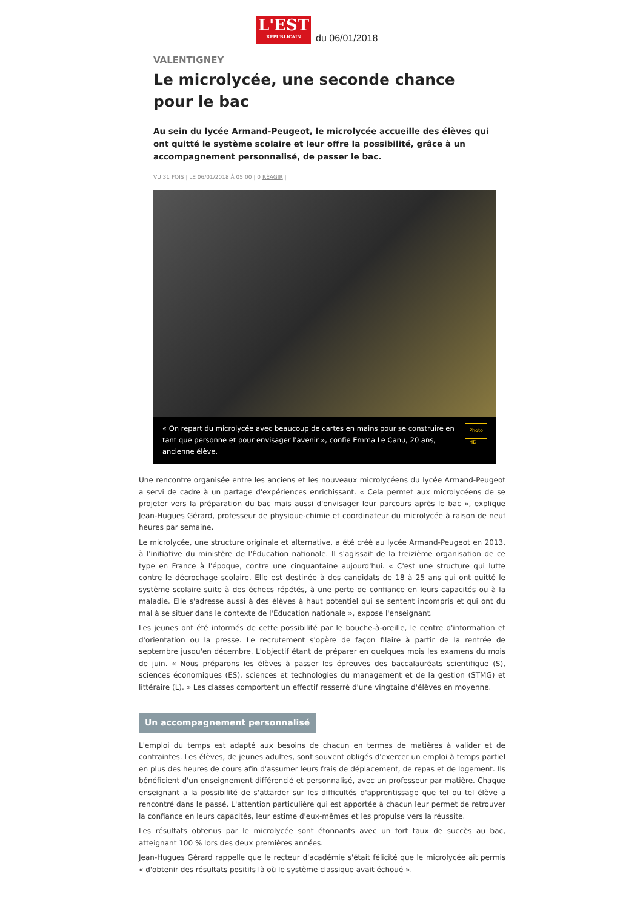L'EST
RÉPUBLICAIN
du 06/01/2018
VALENTIGNEY
Le microlycée, une seconde chance pour le bac
Au sein du lycée Armand-Peugeot, le microlycée accueille des élèves qui ont quitté le système scolaire et leur offre la possibilité, grâce à un accompagnement personnalisé, de passer le bac.
VU 31 FOIS | LE 06/01/2018 À 05:00 | 0 RÉAGIR |
« On repart du microlycée avec beaucoup de cartes en mains pour se construire en tant que personne et pour envisager l'avenir », confie Emma Le Canu, 20 ans, ancienne élève. Photo HD
Une rencontre organisée entre les anciens et les nouveaux microlycéens du lycée Armand-Peugeot a servi de cadre à un partage d'expériences enrichissant. « Cela permet aux microlycéens de se projeter vers la préparation du bac mais aussi d'envisager leur parcours après le bac », explique Jean-Hugues Gérard, professeur de physique-chimie et coordinateur du microlycée à raison de neuf heures par semaine.
Le microlycée, une structure originale et alternative, a été créé au lycée Armand-Peugeot en 2013, à l'initiative du ministère de l'Éducation nationale. Il s'agissait de la treizième organisation de ce type en France à l'époque, contre une cinquantaine aujourd'hui. « C'est une structure qui lutte contre le décrochage scolaire. Elle est destinée à des candidats de 18 à 25 ans qui ont quitté le système scolaire suite à des échecs répétés, à une perte de confiance en leurs capacités ou à la maladie. Elle s'adresse aussi à des élèves à haut potentiel qui se sentent incompris et qui ont du mal à se situer dans le contexte de l'Éducation nationale », expose l'enseignant.
Les jeunes ont été informés de cette possibilité par le bouche-à-oreille, le centre d'information et d'orientation ou la presse. Le recrutement s'opère de façon filaire à partir de la rentrée de septembre jusqu'en décembre. L'objectif étant de préparer en quelques mois les examens du mois de juin. « Nous préparons les élèves à passer les épreuves des baccalauréats scientifique (S), sciences économiques (ES), sciences et technologies du management et de la gestion (STMG) et littéraire (L). » Les classes comportent un effectif resserré d'une vingtaine d'élèves en moyenne.
Un accompagnement personnalisé
L'emploi du temps est adapté aux besoins de chacun en termes de matières à valider et de contraintes. Les élèves, de jeunes adultes, sont souvent obligés d'exercer un emploi à temps partiel en plus des heures de cours afin d'assumer leurs frais de déplacement, de repas et de logement. Ils bénéficient d'un enseignement différencié et personnalisé, avec un professeur par matière. Chaque enseignant a la possibilité de s'attarder sur les difficultés d'apprentissage que tel ou tel élève a rencontré dans le passé. L'attention particulière qui est apportée à chacun leur permet de retrouver la confiance en leurs capacités, leur estime d'eux-mêmes et les propulse vers la réussite.
Les résultats obtenus par le microlycée sont étonnants avec un fort taux de succès au bac, atteignant 100 % lors des deux premières années.
Jean-Hugues Gérard rappelle que le recteur d'académie s'était félicité que le microlycée ait permis « d'obtenir des résultats positifs là où le système classique avait échoué ».